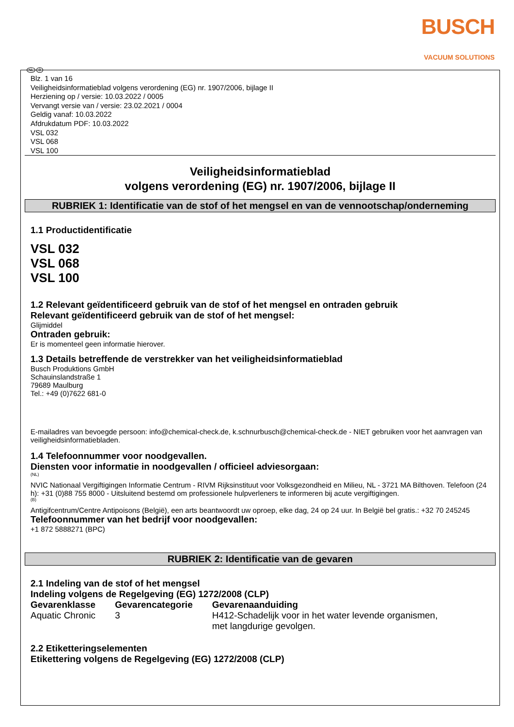BUSCH
VACUUM SOLUTIONS
NL B
Blz. 1 van 16
Veiligheidsinformatieblad volgens verordening (EG) nr. 1907/2006, bijlage II
Herziening op / versie: 10.03.2022 / 0005
Vervangt versie van / versie: 23.02.2021 / 0004
Geldig vanaf: 10.03.2022
Afdrukdatum PDF: 10.03.2022
VSL 032
VSL 068
VSL 100
Veiligheidsinformatieblad
volgens verordening (EG) nr. 1907/2006, bijlage II
RUBRIEK 1: Identificatie van de stof of het mengsel en van de vennootschap/onderneming
1.1 Productidentificatie
VSL 032
VSL 068
VSL 100
1.2 Relevant geïdentificeerd gebruik van de stof of het mengsel en ontraden gebruik
Relevant geïdentificeerd gebruik van de stof of het mengsel:
Glijmiddel
Ontraden gebruik:
Er is momenteel geen informatie hierover.
1.3 Details betreffende de verstrekker van het veiligheidsinformatieblad
Busch Produktions GmbH
Schauinslandstraße 1
79689 Maulburg
Tel.: +49 (0)7622 681-0
E-mailadres van bevoegde persoon: info@chemical-check.de, k.schnurbusch@chemical-check.de - NIET gebruiken voor het aanvragen van veiligheidsinformatiebladen.
1.4 Telefoonnummer voor noodgevallen.
Diensten voor informatie in noodgevallen / officieel adviesorgaan:
(NL)
NVIC Nationaal Vergiftigingen Informatie Centrum - RIVM Rijksinstituut voor Volksgezondheid en Milieu, NL - 3721 MA Bilthoven. Telefoon (24 h): +31 (0)88 755 8000 - Uitsluitend bestemd om professionele hulpverleners te informeren bij acute vergiftigingen.
(B)
Antigifcentrum/Centre Antipoisons (België), een arts beantwoordt uw oproep, elke dag, 24 op 24 uur. In België bel gratis.: +32 70 245245
Telefoonnummer van het bedrijf voor noodgevallen:
+1 872 5888271 (BPC)
RUBRIEK 2: Identificatie van de gevaren
2.1 Indeling van de stof of het mengsel
Indeling volgens de Regelgeving (EG) 1272/2008 (CLP)
| Gevarenklasse | Gevarencategorie | Gevarenaanduiding |
| --- | --- | --- |
| Aquatic Chronic | 3 | H412-Schadelijk voor in het water levende organismen, met langdurige gevolgen. |
2.2 Etiketteringselementen
Etikettering volgens de Regelgeving (EG) 1272/2008 (CLP)